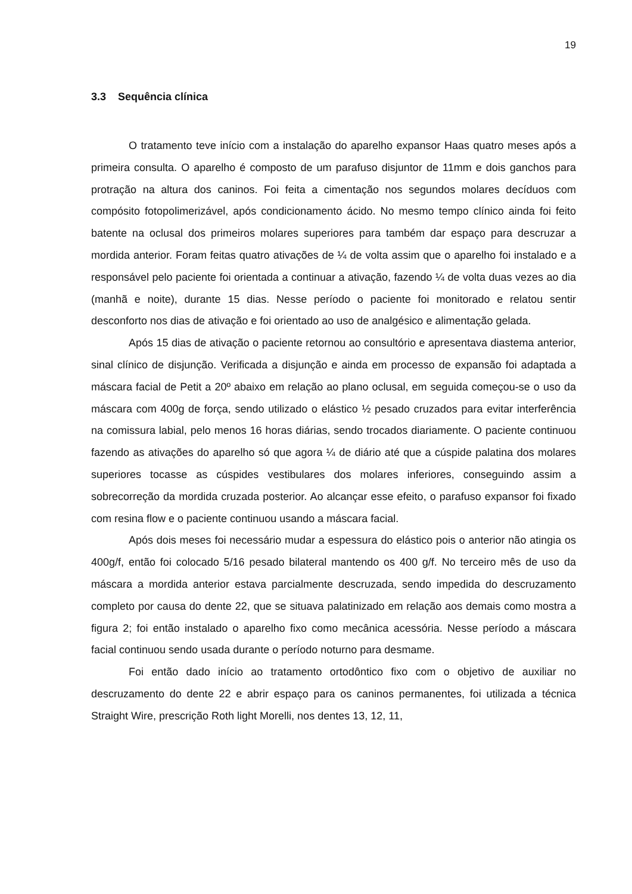19
3.3 Sequência clínica
O tratamento teve início com a instalação do aparelho expansor Haas quatro meses após a primeira consulta. O aparelho é composto de um parafuso disjuntor de 11mm e dois ganchos para protração na altura dos caninos. Foi feita a cimentação nos segundos molares decíduos com compósito fotopolimerizável, após condicionamento ácido. No mesmo tempo clínico ainda foi feito batente na oclusal dos primeiros molares superiores para também dar espaço para descruzar a mordida anterior. Foram feitas quatro ativações de ¼ de volta assim que o aparelho foi instalado e a responsável pelo paciente foi orientada a continuar a ativação, fazendo ¼ de volta duas vezes ao dia (manhã e noite), durante 15 dias. Nesse período o paciente foi monitorado e relatou sentir desconforto nos dias de ativação e foi orientado ao uso de analgésico e alimentação gelada.
Após 15 dias de ativação o paciente retornou ao consultório e apresentava diastema anterior, sinal clínico de disjunção. Verificada a disjunção e ainda em processo de expansão foi adaptada a máscara facial de Petit a 20º abaixo em relação ao plano oclusal, em seguida começou-se o uso da máscara com 400g de força, sendo utilizado o elástico ½ pesado cruzados para evitar interferência na comissura labial, pelo menos 16 horas diárias, sendo trocados diariamente. O paciente continuou fazendo as ativações do aparelho só que agora ¼ de diário até que a cúspide palatina dos molares superiores tocasse as cúspides vestibulares dos molares inferiores, conseguindo assim a sobrecorreção da mordida cruzada posterior. Ao alcançar esse efeito, o parafuso expansor foi fixado com resina flow e o paciente continuou usando a máscara facial.
Após dois meses foi necessário mudar a espessura do elástico pois o anterior não atingia os 400g/f, então foi colocado 5/16 pesado bilateral mantendo os 400 g/f. No terceiro mês de uso da máscara a mordida anterior estava parcialmente descruzada, sendo impedida do descruzamento completo por causa do dente 22, que se situava palatinizado em relação aos demais como mostra a figura 2; foi então instalado o aparelho fixo como mecânica acessória. Nesse período a máscara facial continuou sendo usada durante o período noturno para desmame.
Foi então dado início ao tratamento ortodôntico fixo com o objetivo de auxiliar no descruzamento do dente 22 e abrir espaço para os caninos permanentes, foi utilizada a técnica Straight Wire, prescrição Roth light Morelli, nos dentes 13, 12, 11,